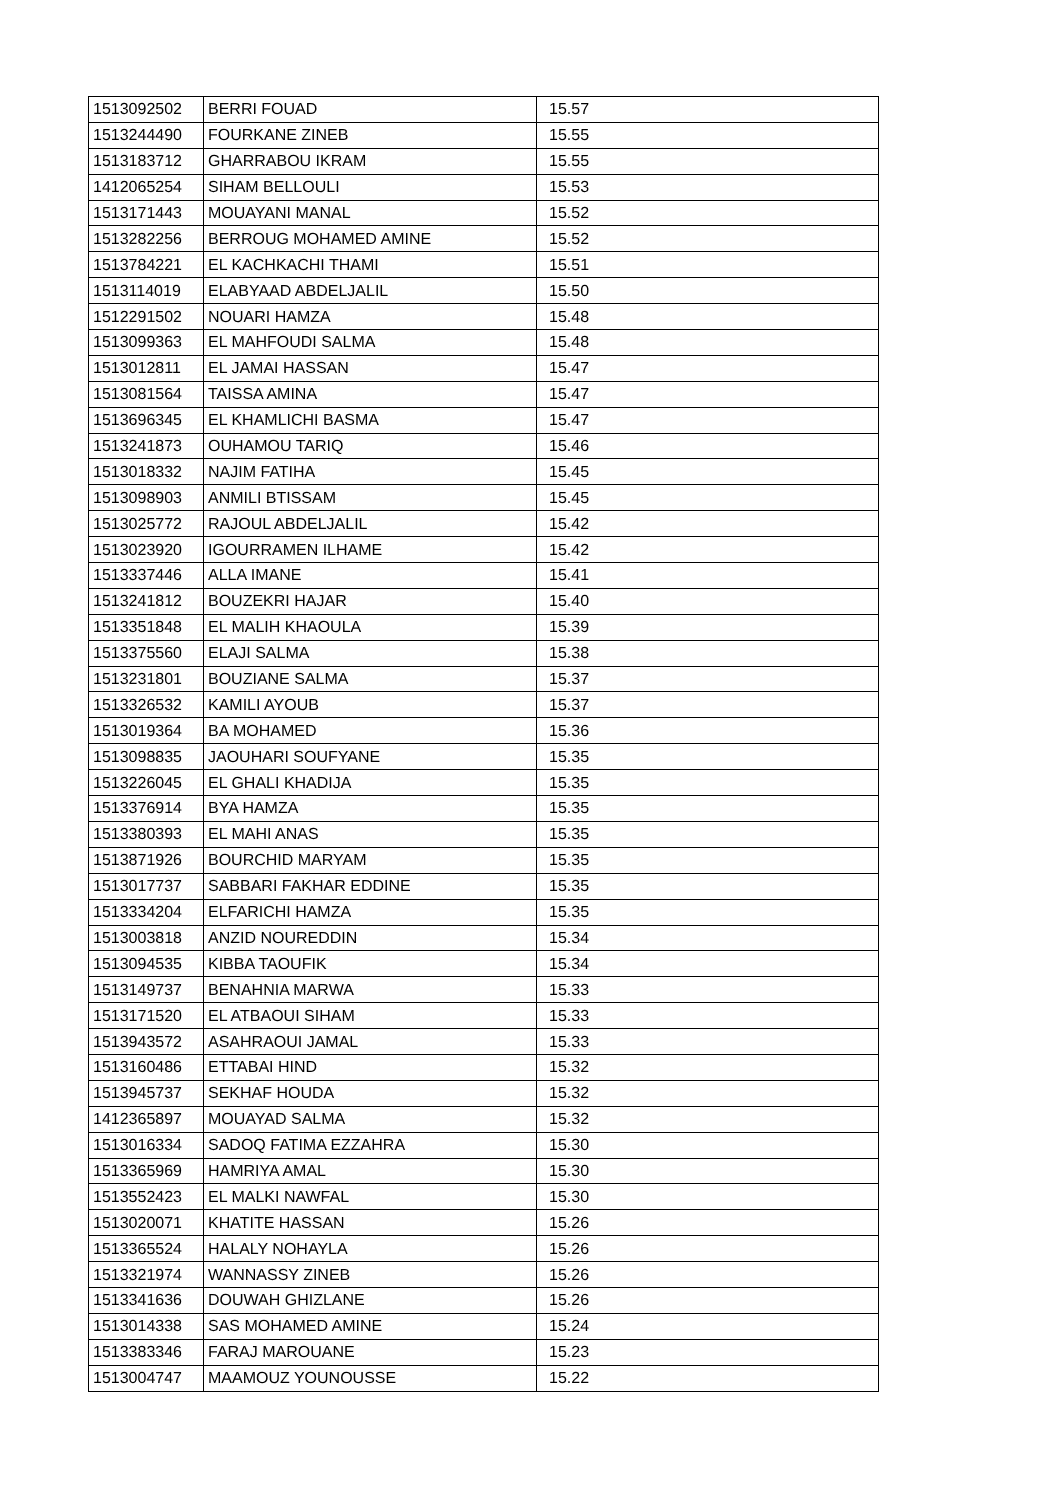| 1513092502 | BERRI FOUAD | 15.57 |
| 1513244490 | FOURKANE ZINEB | 15.55 |
| 1513183712 | GHARRABOU IKRAM | 15.55 |
| 1412065254 | SIHAM BELLOULI | 15.53 |
| 1513171443 | MOUAYANI MANAL | 15.52 |
| 1513282256 | BERROUG MOHAMED AMINE | 15.52 |
| 1513784221 | EL KACHKACHI THAMI | 15.51 |
| 1513114019 | ELABYAAD ABDELJALIL | 15.50 |
| 1512291502 | NOUARI HAMZA | 15.48 |
| 1513099363 | EL MAHFOUDI SALMA | 15.48 |
| 1513012811 | EL JAMAI HASSAN | 15.47 |
| 1513081564 | TAISSA AMINA | 15.47 |
| 1513696345 | EL KHAMLICHI BASMA | 15.47 |
| 1513241873 | OUHAMOU TARIQ | 15.46 |
| 1513018332 | NAJIM FATIHA | 15.45 |
| 1513098903 | ANMILI BTISSAM | 15.45 |
| 1513025772 | RAJOUL ABDELJALIL | 15.42 |
| 1513023920 | IGOURRAMEN ILHAME | 15.42 |
| 1513337446 | ALLA IMANE | 15.41 |
| 1513241812 | BOUZEKRI HAJAR | 15.40 |
| 1513351848 | EL MALIH KHAOULA | 15.39 |
| 1513375560 | ELAJI SALMA | 15.38 |
| 1513231801 | BOUZIANE SALMA | 15.37 |
| 1513326532 | KAMILI AYOUB | 15.37 |
| 1513019364 | BA MOHAMED | 15.36 |
| 1513098835 | JAOUHARI SOUFYANE | 15.35 |
| 1513226045 | EL GHALI KHADIJA | 15.35 |
| 1513376914 | BYA HAMZA | 15.35 |
| 1513380393 | EL MAHI ANAS | 15.35 |
| 1513871926 | BOURCHID MARYAM | 15.35 |
| 1513017737 | SABBARI FAKHAR EDDINE | 15.35 |
| 1513334204 | ELFARICHI HAMZA | 15.35 |
| 1513003818 | ANZID NOUREDDIN | 15.34 |
| 1513094535 | KIBBA TAOUFIK | 15.34 |
| 1513149737 | BENAHNIA MARWA | 15.33 |
| 1513171520 | EL ATBAOUI SIHAM | 15.33 |
| 1513943572 | ASAHRAOUI JAMAL | 15.33 |
| 1513160486 | ETTABAI HIND | 15.32 |
| 1513945737 | SEKHAF HOUDA | 15.32 |
| 1412365897 | MOUAYAD SALMA | 15.32 |
| 1513016334 | SADOQ FATIMA EZZAHRA | 15.30 |
| 1513365969 | HAMRIYA AMAL | 15.30 |
| 1513552423 | EL MALKI NAWFAL | 15.30 |
| 1513020071 | KHATITE HASSAN | 15.26 |
| 1513365524 | HALALY NOHAYLA | 15.26 |
| 1513321974 | WANNASSY ZINEB | 15.26 |
| 1513341636 | DOUWAH GHIZLANE | 15.26 |
| 1513014338 | SAS MOHAMED AMINE | 15.24 |
| 1513383346 | FARAJ MAROUANE | 15.23 |
| 1513004747 | MAAMOUZ YOUNOUSSE | 15.22 |